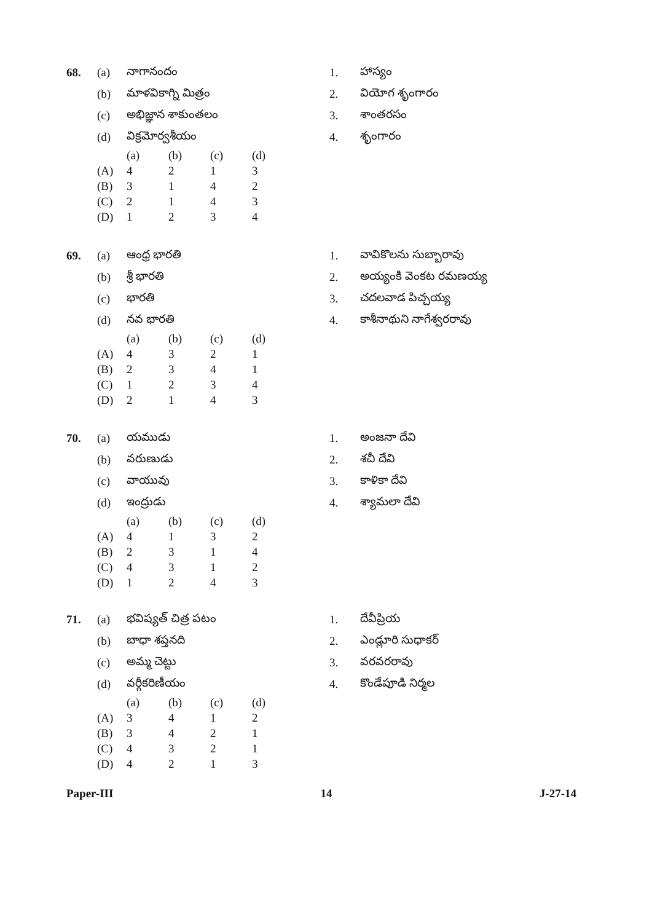68. (a) నాగానందం 1. హాస్యం
(b) మాళవికాగ్ని మిత్రం 2. వియోగ శృంగారం
(c) అభిజ్ఞాన శాకుంతలం 3. శాంతరసం
(d) విక్రమోర్వశీయం 4. శృంగారం
| | (a) | (b) | (c) | (d) |
| (A) | 4 | 2 | 1 | 3 |
| (B) | 3 | 1 | 4 | 2 |
| (C) | 2 | 1 | 4 | 3 |
| (D) | 1 | 2 | 3 | 4 |
69. (a) ఆంధ్ర భారతి 1. వావికొలను సుబ్బారావు
(b) శ్రీ భారతి 2. అయ్యంకి వెంకట రమణయ్య
(c) భారతి 3. చదలవాడ పిచ్చయ్య
(d) నవ భారతి 4. కాశీనాథుని నాగేశ్వరరావు
| | (a) | (b) | (c) | (d) |
| (A) | 4 | 3 | 2 | 1 |
| (B) | 2 | 3 | 4 | 1 |
| (C) | 1 | 2 | 3 | 4 |
| (D) | 2 | 1 | 4 | 3 |
70. (a) యముడు 1. అంజనా దేవి
(b) వరుణుడు 2. శచీ దేవి
(c) వాయువు 3. కాళికా దేవి
(d) ఇంద్రుడు 4. శ్యామలా దేవి
| | (a) | (b) | (c) | (d) |
| (A) | 4 | 1 | 3 | 2 |
| (B) | 2 | 3 | 1 | 4 |
| (C) | 4 | 3 | 1 | 2 |
| (D) | 1 | 2 | 4 | 3 |
71. (a) భవిష్యత్ చిత్ర పటం 1. దేవీప్రియ
(b) బాధా శప్తనది 2. ఎండ్లూరి సుధాకర్
(c) అమ్మ చెట్టు 3. వరవరరావు
(d) వర్గీకరిణీయం 4. కొండేపూడి నిర్మల
| | (a) | (b) | (c) | (d) |
| (A) | 3 | 4 | 1 | 2 |
| (B) | 3 | 4 | 2 | 1 |
| (C) | 4 | 3 | 2 | 1 |
| (D) | 4 | 2 | 1 | 3 |
Paper-III 14 J-27-14